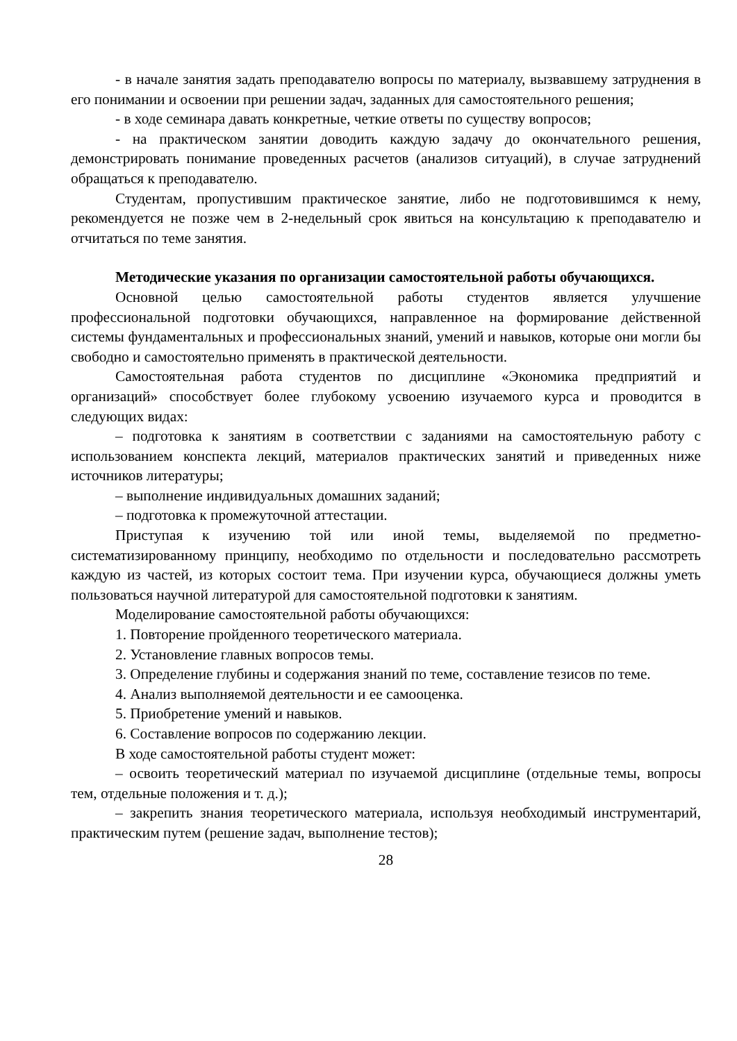- в начале занятия задать преподавателю вопросы по материалу, вызвавшему затруднения в его понимании и освоении при решении задач, заданных для самостоятельного решения;
- в ходе семинара давать конкретные, четкие ответы по существу вопросов;
- на практическом занятии доводить каждую задачу до окончательного решения, демонстрировать понимание проведенных расчетов (анализов ситуаций), в случае затруднений обращаться к преподавателю.
Студентам, пропустившим практическое занятие, либо не подготовившимся к нему, рекомендуется не позже чем в 2-недельный срок явиться на консультацию к преподавателю и отчитаться по теме занятия.
Методические указания по организации самостоятельной работы обучающихся.
Основной целью самостоятельной работы студентов является улучшение профессиональной подготовки обучающихся, направленное на формирование действенной системы фундаментальных и профессиональных знаний, умений и навыков, которые они могли бы свободно и самостоятельно применять в практической деятельности.
Самостоятельная работа студентов по дисциплине «Экономика предприятий и организаций» способствует более глубокому усвоению изучаемого курса и проводится в следующих видах:
– подготовка к занятиям в соответствии с заданиями на самостоятельную работу с использованием конспекта лекций, материалов практических занятий и приведенных ниже источников литературы;
– выполнение индивидуальных домашних заданий;
– подготовка к промежуточной аттестации.
Приступая к изучению той или иной темы, выделяемой по предметно-систематизированному принципу, необходимо по отдельности и последовательно рассмотреть каждую из частей, из которых состоит тема. При изучении курса, обучающиеся должны уметь пользоваться научной литературой для самостоятельной подготовки к занятиям.
Моделирование самостоятельной работы обучающихся:
1. Повторение пройденного теоретического материала.
2. Установление главных вопросов темы.
3. Определение глубины и содержания знаний по теме, составление тезисов по теме.
4. Анализ выполняемой деятельности и ее самооценка.
5. Приобретение умений и навыков.
6. Составление вопросов по содержанию лекции.
В ходе самостоятельной работы студент может:
– освоить теоретический материал по изучаемой дисциплине (отдельные темы, вопросы тем, отдельные положения и т. д.);
– закрепить знания теоретического материала, используя необходимый инструментарий, практическим путем (решение задач, выполнение тестов);
28